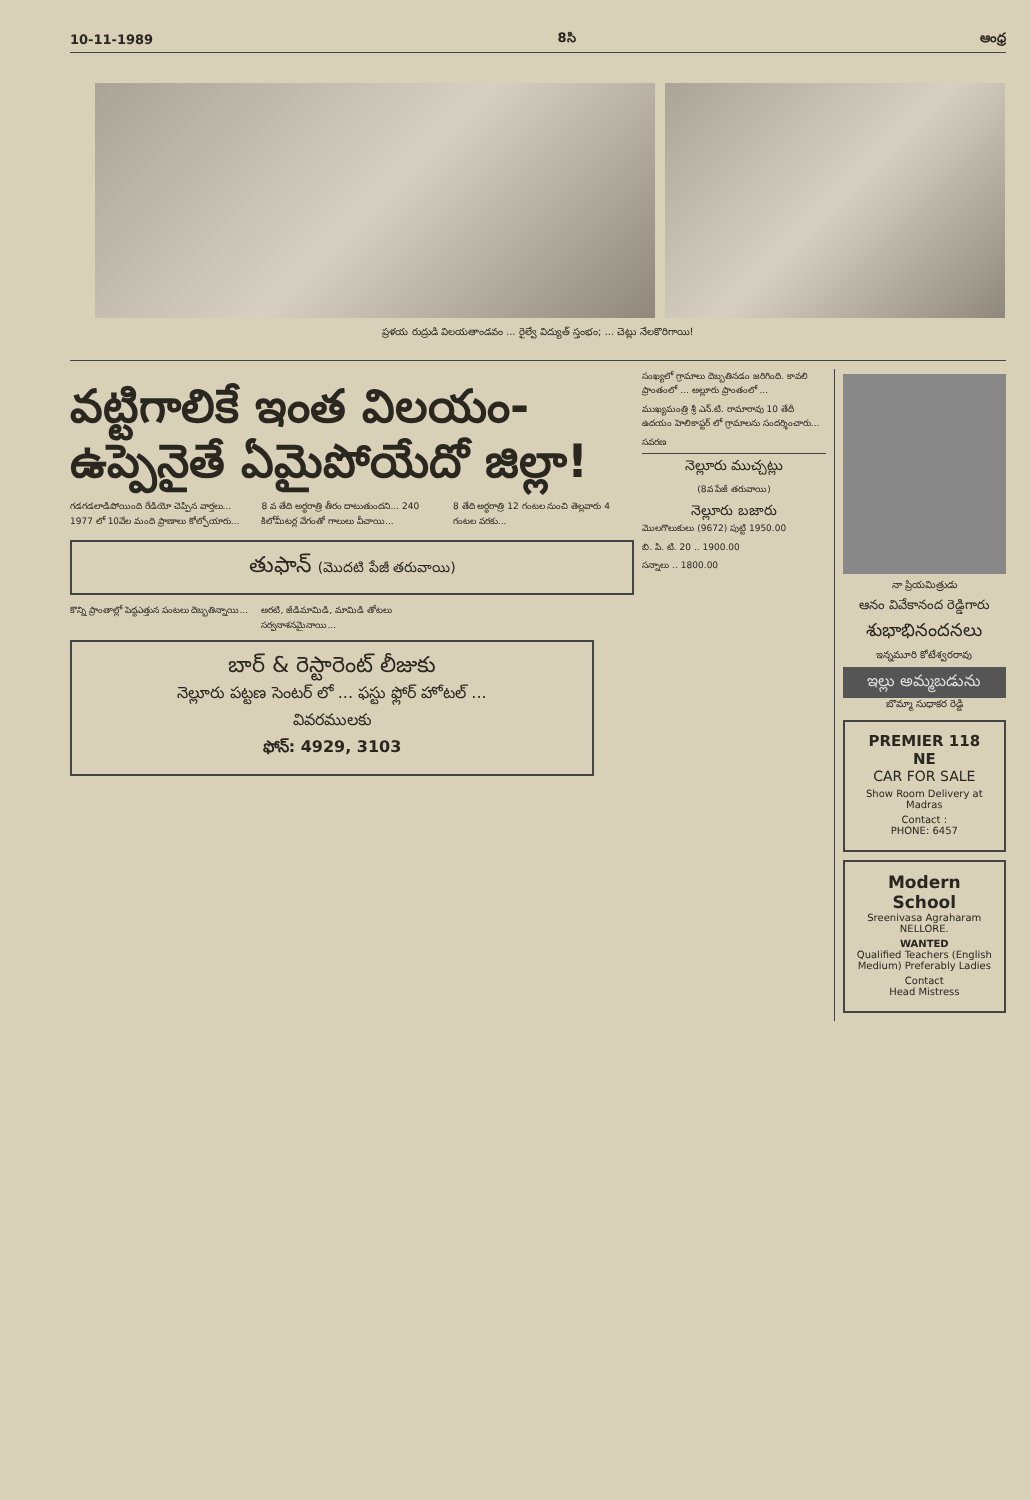10-11-1989 8సి ఆంధ్ర
ప్రళయ రుద్రుడి విలయతాండవం ... రైల్వే విద్యుత్ స్తంభం; ... చెట్లు నేలకొరిగాయి!
వట్టిగాలికే ఇంత విలయం-
ఉప్పెనైతే ఏమైపోయేదో జిల్లా!
గడగడలాడిపోయింది రేడియో చెప్పిన వార్తలు... 1977 లో 10వేల మంది ప్రాణాలు కోల్పోయారు...
8 వ తేది అర్ధరాత్రి తీరం దాటుతుందని... 240 కిలోమీటర్ల వేగంతో గాలులు వీచాయి...
8 తేది అర్ధరాత్రి 12 గంటల నుంచి తెల్లవారు 4 గంటల వరకు...
తుఫాన్ (మొదటి పేజీ తరువాయి)
కొన్ని ప్రాంతాల్లో పెద్దఎత్తున పంటలు దెబ్బతిన్నాయి...
అరటి, జీడిమామిడి, మామిడి తోటలు సర్వనాశనమైనాయి...
బార్ & రెస్టారెంట్ లీజుకు
నెల్లూరు పట్టణ సెంటర్ లో ... ఫస్టు ఫ్లోర్ హోటల్ ...
వివరములకు
ఫోన్: 4929, 3103
సంఖ్యలో గ్రామాలు దెబ్బతినడం జరిగింది. కావలి ప్రాంతంలో ... అల్లూరు ప్రాంతంలో ...
ముఖ్యమంత్రి శ్రీ ఎన్.టి. రామారావు 10 తేదీ ఉదయం హెలికాప్టర్ లో గ్రామాలను సందర్శించారు...
సవరణ
నెల్లూరు ముచ్చట్లు
(8వ పేజీ తరువాయి)
నెల్లూరు బజారు
మొలగొలుకులు (9672) పుట్టి 1950.00
బి. పి. టి. 20 .. 1900.00
సన్నాలు .. 1800.00
నా ప్రియమిత్రుడు
ఆనం వివేకానంద రెడ్డిగారు
శుభాభినందనలు
ఇన్నమూరి కోటేశ్వరరావు
ఇల్లు అమ్మబడును
బొమ్మా సుధాకర రెడ్డి
PREMIER 118 NE
CAR FOR SALE
Show Room Delivery at Madras
Contact :
PHONE: 6457
Modern School
Sreenivasa Agraharam NELLORE.
WANTED
Qualified Teachers (English Medium) Preferably Ladies
Contact
Head Mistress